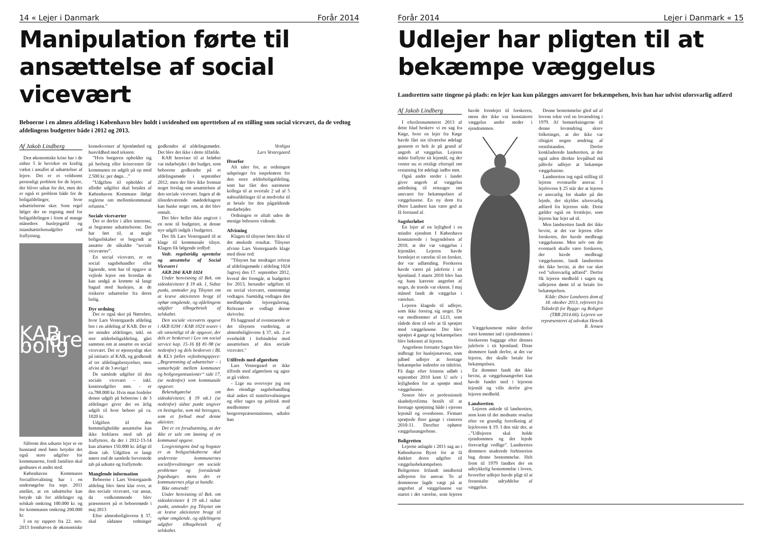14 « Lejer i Danmark Forår 2014
Manipulation førte til ansættelse af social vicevært
Beboerne i en almen afdeling i København blev holdt i uvidenhed om oprettelsen af en stilling som social vicevært, da de vedtog afdelingens budgetter både i 2012 og 2013.
Af Jakob Lindberg
Den økonomiske krise har i de sidste 5 år bevirket en kraftig vækst i antallet af udsættelser af lejere. Det er et voldsomt personligt problem for de lejere, der bliver udsat for det, men det er også et problem både for de boligafdelinger, hvor udsættelserne sker. Som regel følger der en regning med for boligafdelingen i form af mange måneders huslejegæld og istandsættelsesudgifter ved fraflytning.
KAB ... dre bolig
Såfremt den udsatte lejer er en husstand med børn betyder det også store udgifter for kommunerne, fordi familien skal genhuses et andet sted.
Københavns Kommunes Socialforvaltning har i en undersøgelse fra sept. 2011 anslået, at en udsættelse kan betyde tab for afdelinger og selskab omkring 100.000 kr. og for kommunen omkring 200.000 kr.
I en ny rapport fra 22. nov. 2013 fremhæves de økonomiske konsekvenser af hjemløshed og husvildhed med teksten:
”Hvis borgeren opholder sig på herberg eller krisecenter får kommunen en udgift på op mod 2.500 kr. per døgn…”
”Udgiften til opholdet af afledte udgifter skal betales af Københavns Kommune ifølge reglerne om mellemkommunal refusion.”
Sociale viceværter
Det er derfor i alles interesse, at begrænse udsættelserne. Det har ført til, at nogle boligselskaber er begyndt at ansætte de såkaldte ”sociale viceværter”.
En social vicevært, er en social sagsbehandler eller lignende, som har til opgave at vejlede lejere om hvordan de kan undgå at komme så langt bagud med huslejen, at de risikerer udsættelse fra deres bolig.
Dyr ordning
Det er også sket på Nørrebro, hvor Lars Vestergaards afdeling bor i en afdeling af KAB. Der er tre mindre afdelinger, inkl. en stor ældreboligafdeling, gået sammen om at ansætte en social vicevært. Det er øjensynligt sket på initiativ af KAB, og godkendt af tre afdelingsbestyrelser, men afvist af de 3 øvrige!
De samlede udgifter til den sociale vicevært – inkl. kontorudgifter mm. - er ca.788.000 kr. Hvis man fordeler denne udgift på beboerne i de 3 afdelinger giver det en årlig udgift til hver beboer på ca. 1020 kr.
Udgiften til den hemmeligholdte ansættelse kan ikke forklares med tab på fraflyttere, da der i 2012-13-14 kun afsættes 150.000 kr. årligt til disse tab. Udgiften er langt større end de samlede forventede tab på udsatte og fraflyttede.
Manglende information
Beboerne i Lars Vestergaards afdeling blev først klar over, at den sociale vicevært, var ansat, da vedkommende blev præsenteret på et beboermøde i maj 2013
Efter almenboliglovens § 37, skal sådanne ordninger godkendes af afdelingsmødet. Det blev det ikke i dette tilfælde.
KAB henviser til at beløbet var indarbejdet i det budget, som beboerne godkendte på et afdelingsmøde i september 2012; men der blev ikke fremsat noget forslag om ansættelsen af den sociale vicevært. Ingen af de tilstedeværende mødedeltagere kan huske noget om, at det blev omtalt.
Det blev heller ikke angivet i en note til budgettet, at denne nye udgift indgik i budgettet.
Det fik Lars Vestergaard til at klage til kommunale tilsyn. Klagen fik følgende ordlyd:
Vedr. regelstridig oprettelse og ansættelse af Social Vicevært i
AKB 204/ KAB 1024
Under henvisning til Bek. om sideaktiviteter § 19 stk. 1, Sidste punkt, anmoder jeg Tilsynet om at kræve aktiviteten bragt til ophør omgående, og afdelingens udgifter tilbagebetalt af selskabet.
Den sociale viceværts opgave i AKB 0204 / KAB 1024 svarer i alt væsentligt til de opgaver, der dels er beskrevet i Lov om social service kap. 15-16 §§ 81-98 (se nedenfor) og dels beskrevet i BL & KL’s fælles vejledningspjece: „Begrænsning af udsættelser – i samarbejde mellem kommuner og boligorganisationer“ side 17, (se nedenfor) som kommunale opgaver.
Bekendtgørelse om sideaktiviteter, § 19 stk.1 (se nedenfor) sidste punkt angiver en betingelse, som må betragtes, som et forbud mod denne aktivitet:
Det er en forudsætning, at der ikke er tale om løsning af en kommunal opgave.
Lovgivningens ånd og bogstav er at boligselskaberne skal underrette kommunernes socialforvaltninger om sociale problemer og forestående fogedsager, mens det er kommunernes pligt at handle.
Ikke omvendt!
Under henvisning til Bek. om sideaktiviteter § 19 stk.1 sidste punkt, anmoder jeg Tilsynet om at kræve aktiviteten bragt til ophør omgående, og afdelingens udgifter tilbagebetalt af selskabet.
Venligst
Lars Vestergaard
Hvorfor
Alt taler for, at ordningen udspringer fra inspektøren for den store ældreboligafdeling, som har fået den nærmeste kollega til at overtale 2 ud af 5 naboafdelinger til at medvirke til at betale for den pågældende medarbejder.
Ordningen er aftalt uden de menige beboeres vidende.
Afvisning
Klagen til tilsynet førte ikke til det ønskede resultat. Tilsynet afviste Lars Vestergaards klage med disse ord:
"Tilsynet har modtaget referat af afdelingsmøde i afdeling 1024 Jagtvej den 17. september 2012, hvoraf det fremgår, at budgettet for 2013, herunder udgiften til en social vicevært, enstemmigt vedtages. Samtidig vedtages den medfølgende lejeregulering. Referatet er vedlagt denne skrivelse.
På baggrund af ovenstaende er det tilsynets vurdering, at almenboliglovens § 37, stk. 2 er overholdt i forbindelse med ansættelsen af den sociale vicevært."
Utilfreds med afgørelsen
Lars Vestergaard er ikke tilfreds med afgørelsen og agter at gå videre.
- Lige nu overvejer jeg om den elendige sagsbehandling skal ankes til statsforvaltningen og eller tages op politisk med medlemmer af borgerrepræsentationen, udtaler han
Forår 2014 Lejer i Danmark « 15
Udlejer har pligten til at bekæmpe væggelus
Landsretten satte tingene på plads: en lejer kan kun pålægges ansvaret for bekæmpelsen, hvis han har udvist uforsvarlig adfærd
Af Jakob Lindberg
I efterårsnummeret 2013 af dette blad beskrev vi en sag fra Køge, hvor en lejer fra Køge havde fået sin tilværelse ødelagt gennem et helt år på grund af angreb af væggelus. Lejeren måtte fraflytte sit lejemål, og der venter nu et retsligt efterspil om erstatning for ødelagt indbo mm.
Også andre steder i landet giver angreb af væggelus anledning til retssager om ansvaret for bekæmpelsen af væggelusene. En ny dom fra Østre Landsret kan være god at få forstand af.
Sagsforløbet
En lejer af en lejlighed i en mindre ejendom I København konstaterede i begyndelsen af 2010, at der var væggelus i lejemålet. Lejeren havde fremlejet et værelse til en forsker, der var udlænding. Forskeren havde været på juleferie i sit hjemland. I marts 2010 blev han og hans kæreste angrebet af noget, de troede var eksem. I maj måned fandt de væggelus i værelset.
Lejeren klagede til udlejer, som ikke foretog sig noget. De var medlemmer af LLO, som rådede dem til selv at få sprøjtet mod væggelusene. Der blev sprøjtet 4 gange og bekæmpelsen blev bekostet af lejeren.
Angrebene fortsatte Sagen blev indbragt for huslejenævnet, som påbød udlejer at foretage bekæmpelse indenfor en tidsfrist. Få dage efter fristens udløb i september 2010 kom U selv i lejligheden for at sprøjte mod væggelusene.
Senere blev et professionelt skadedyrsfirma bestilt til at foretage sprøjtning både i ejerens lejemål og ovenboens. Firmaet sprøjtede flere gange i vinteren 2010-11. Derefter ophørte væggelusangrebene.
Boligretten
Lejerne anlagde i 2011 sag an i Københavns Byret for at få dækket deres udgifter til væggelusbekæmpelsen. Boligretten frifandt imidlertid udlejeren for ansvar. To af dommerne lagde vægt på at angrebet af væggelusene var startet i det værelse, som lejeren havde fremlejet til forskeren, mens der ikke var konstateret væggelus andre steder i ejendommen.
Væggelusenene måtte derfor være kommet ind i ejendommen i forskerens baggage efter dennes juleferie i sit hjemland. Disse dommere fandt derfor, at det var lejeren, der skulle betale for bekæmpelsen.
En dommer fandt det ikke bevist, at væggelusangrebet kun havde fundet sted i lejerens lejemål og ville derfor give lejeren medhold.
Landsretten
Lejeren ankede til landsretten, som kom til det modsatte resultat efter en grundig fortolkning af lejelovens § 19. I den står der, at .."Udlejeren skal holde ejendommen og det lejede forsvarligt vedlige". Landsrettes dommere studerede forhistorien bag denne bestemmelse. Helt frem til 1979 fandtes der en udtrykkelig bestemmelse i loven, hvorefter udlejer havde pligt til at foranstalte udryddelse af væggelus.
Denne bestemmelse gled ud af lovens tekst ved en lovændring i 1979. Af bemærkningerne til denne lovændring skrev folketinget, at der ikke var tilsigtet nogen ændring af retstilstanden. Derfor konkluderede landsretten, at der også uden direkte lovpåbud må påhvile udlejer at bekæmpe væggelusene.
Landsretten tog også stilling til lejrens eventuelle ansvar. I lejelovens § 25 står der at lejeren er ansvarlig for skader på det lejede, der skyldes uforsvarlig adfærd fra lejerens side. Dette gælder også en fremlejer, som lejeren har lejet ud til.
Men landsretten fandt det ikke bevist, at det var lejeren eller forskeren, der havde medbragt væggelusene. Men selv om det eventuelt skulle være forskeren, der havde medbragt væggelusene, fandt landsretten det ikke bevist, at det var sket ved "uforsvarlig adfærd". Derfor fik lejeren medhold i sagen og udlejeren dømt til at betale for bekæmpelsen.
Kilde: Østre Landsrets dom af 18. oktober 2013, refereret fra Tidsskrift for Bygge- og Boligret (TBB 2014.66). Lejeren var repræsenteret af advokat Henrik B. Jensen